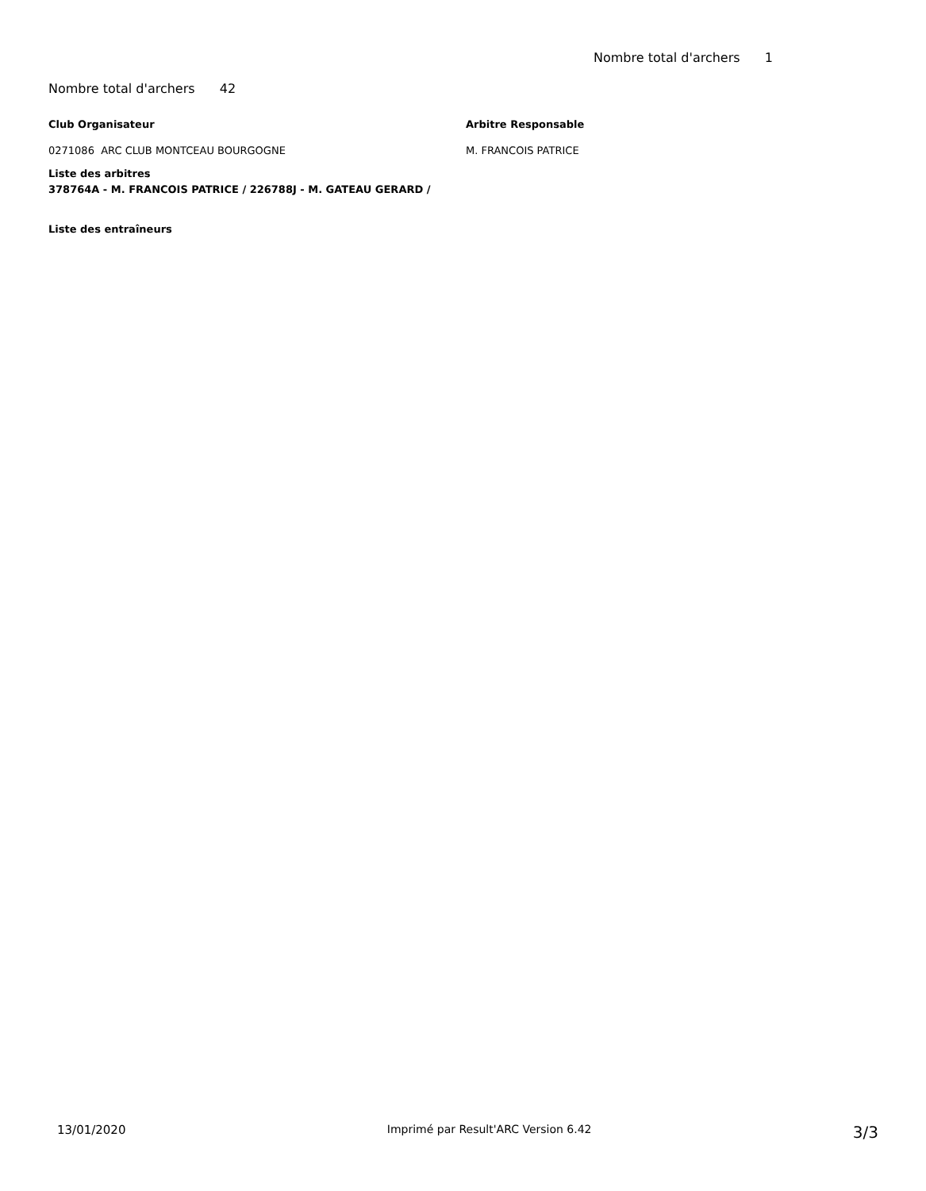Nombre total d'archers 1
Nombre total d'archers 42
Club Organisateur
0271086 ARC CLUB MONTCEAU BOURGOGNE
Arbitre Responsable
M. FRANCOIS PATRICE
Liste des arbitres
378764A - M. FRANCOIS PATRICE / 226788J - M. GATEAU GERARD /
Liste des entraîneurs
13/01/2020 Imprimé par Result'ARC Version 6.42 3/3